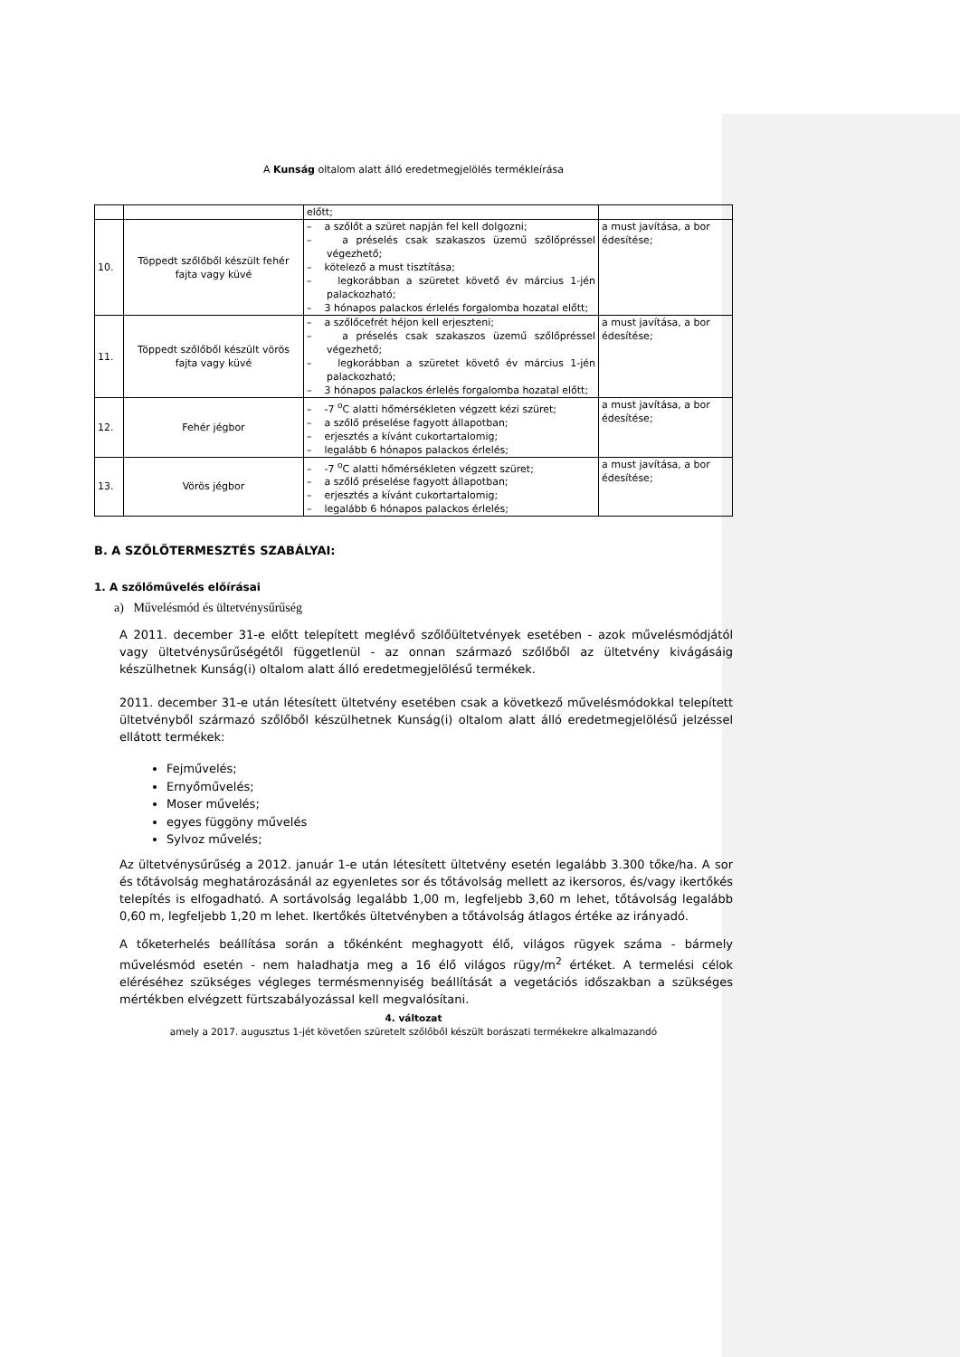A Kunság oltalom alatt álló eredetmegjelölés termékleírása
| | | előtt; | |
| 10. | Töppedt szőlőből készült fehér fajta vagy küvé | – a szőlőt a szüret napján fel kell dolgozni; – a préselés csak szakaszos üzemű szőlőpréssel végezhető; – kötelező a must tisztítása; – legkorábban a szüretet követő év március 1-jén palackozható; – 3 hónapos palackos érlelés forgalomba hozatal előtt; | a must javítása, a bor édesítése; |
| 11. | Töppedt szőlőből készült vörös fajta vagy küvé | – a szőlőcefrét héjon kell erjeszteni; – a préselés csak szakaszos üzemű szőlőpréssel végezhető; – legkorábban a szüretet követő év március 1-jén palackozható; – 3 hónapos palackos érlelés forgalomba hozatal előtt; | a must javítása, a bor édesítése; |
| 12. | Fehér jégbor | – -7 <sup>o</sup>C alatti hőmérsékleten végzett kézi szüret; – a szőlő préselése fagyott állapotban; – erjesztés a kívánt cukortartalomig; – legalább 6 hónapos palackos érlelés; | a must javítása, a bor édesítése; |
| 13. | Vörös jégbor | – -7 <sup>o</sup>C alatti hőmérsékleten végzett szüret; – a szőlő préselése fagyott állapotban; – erjesztés a kívánt cukortartalomig; – legalább 6 hónapos palackos érlelés; | a must javítása, a bor édesítése; |
B. A SZŐLŐTERMESZTÉS SZABÁLYAI:
1. A szőlőművelés előírásai
a) Művelésmód és ültetvénysűrűség
A 2011. december 31-e előtt telepített meglévő szőlőültetvények esetében - azok művelésmódjától vagy ültetvénysűrűségétől függetlenül - az onnan származó szőlőből az ültetvény kivágásáig készülhetnek Kunság(i) oltalom alatt álló eredetmegjelölésű termékek.
2011. december 31-e után létesített ültetvény esetében csak a következő művelésmódokkal telepített ültetvényből származó szőlőből készülhetnek Kunság(i) oltalom alatt álló eredetmegjelölésű jelzéssel ellátott termékek:
Fejművelés;
Ernyőművelés;
Moser művelés;
egyes függöny művelés
Sylvoz művelés;
Az ültetvénysűrűség a 2012. január 1-e után létesített ültetvény esetén legalább 3.300 tőke/ha. A sor és tőtávolság meghatározásánál az egyenletes sor és tőtávolság mellett az ikersoros, és/vagy ikertőkés telepítés is elfogadható. A sortávolság legalább 1,00 m, legfeljebb 3,60 m lehet, tőtávolság legalább 0,60 m, legfeljebb 1,20 m lehet. Ikertőkés ültetvényben a tőtávolság átlagos értéke az irányadó.
A tőketerhelés beállítása során a tőkénként meghagyott élő, világos rügyek száma - bármely művelésmód esetén - nem haladhatja meg a 16 élő világos rügy/m<sup>2</sup> értéket. A termelési célok eléréséhez szükséges végleges termésmennyiség beállítását a vegetációs időszakban a szükséges mértékben elvégzett fürtszabályozással kell megvalósítani.
4. változat
amely a 2017. augusztus 1-jét követően szüretelt szőlőből készült borászati termékekre alkalmazandó